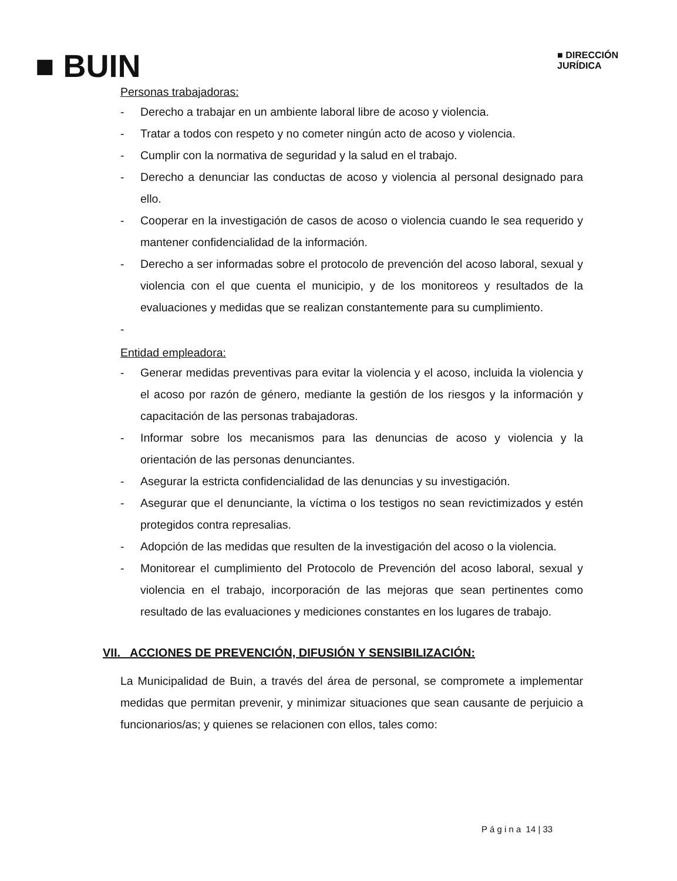■ BUIN
■ DIRECCIÓN
JURÍDICA
Personas trabajadoras:
- Derecho a trabajar en un ambiente laboral libre de acoso y violencia.
- Tratar a todos con respeto y no cometer ningún acto de acoso y violencia.
- Cumplir con la normativa de seguridad y la salud en el trabajo.
- Derecho a denunciar las conductas de acoso y violencia al personal designado para ello.
- Cooperar en la investigación de casos de acoso o violencia cuando le sea requerido y mantener confidencialidad de la información.
- Derecho a ser informadas sobre el protocolo de prevención del acoso laboral, sexual y violencia con el que cuenta el municipio, y de los monitoreos y resultados de la evaluaciones y medidas que se realizan constantemente para su cumplimiento.
-
Entidad empleadora:
- Generar medidas preventivas para evitar la violencia y el acoso, incluida la violencia y el acoso por razón de género, mediante la gestión de los riesgos y la información y capacitación de las personas trabajadoras.
- Informar sobre los mecanismos para las denuncias de acoso y violencia y la orientación de las personas denunciantes.
- Asegurar la estricta confidencialidad de las denuncias y su investigación.
- Asegurar que el denunciante, la víctima o los testigos no sean revictimizados y estén protegidos contra represalias.
- Adopción de las medidas que resulten de la investigación del acoso o la violencia.
- Monitorear el cumplimiento del Protocolo de Prevención del acoso laboral, sexual y violencia en el trabajo, incorporación de las mejoras que sean pertinentes como resultado de las evaluaciones y mediciones constantes en los lugares de trabajo.
VII. ACCIONES DE PREVENCIÓN, DIFUSIÓN Y SENSIBILIZACIÓN:
La Municipalidad de Buin, a través del área de personal, se compromete a implementar medidas que permitan prevenir, y minimizar situaciones que sean causante de perjuicio a funcionarios/as; y quienes se relacionen con ellos, tales como:
P á g i n a 14 | 33